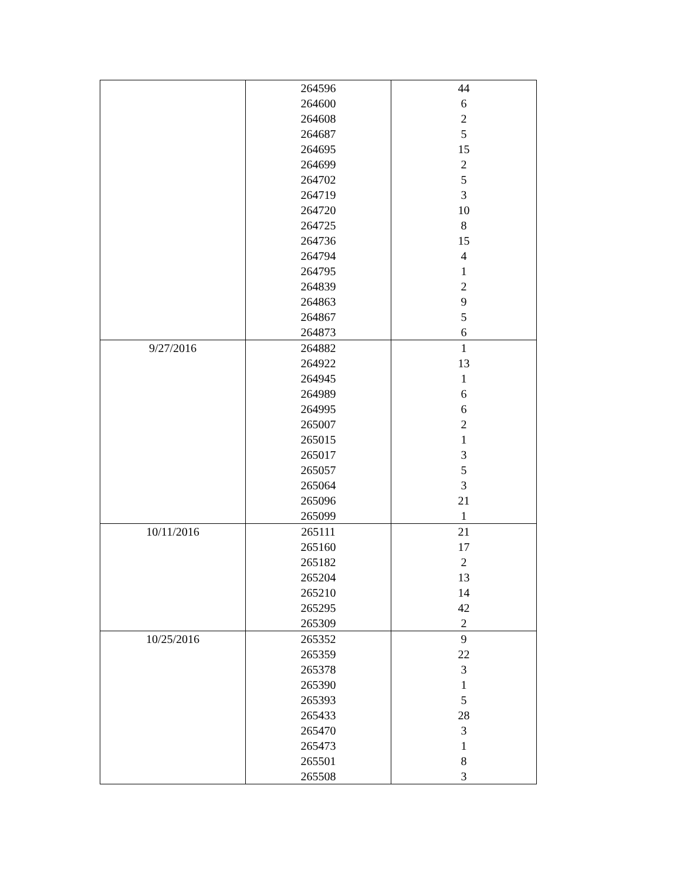| | 264596 | 44 |
| | 264600 | 6 |
| | 264608 | 2 |
| | 264687 | 5 |
| | 264695 | 15 |
| | 264699 | 2 |
| | 264702 | 5 |
| | 264719 | 3 |
| | 264720 | 10 |
| | 264725 | 8 |
| | 264736 | 15 |
| | 264794 | 4 |
| | 264795 | 1 |
| | 264839 | 2 |
| | 264863 | 9 |
| | 264867 | 5 |
| | 264873 | 6 |
| 9/27/2016 | 264882 | 1 |
| | 264922 | 13 |
| | 264945 | 1 |
| | 264989 | 6 |
| | 264995 | 6 |
| | 265007 | 2 |
| | 265015 | 1 |
| | 265017 | 3 |
| | 265057 | 5 |
| | 265064 | 3 |
| | 265096 | 21 |
| | 265099 | 1 |
| 10/11/2016 | 265111 | 21 |
| | 265160 | 17 |
| | 265182 | 2 |
| | 265204 | 13 |
| | 265210 | 14 |
| | 265295 | 42 |
| | 265309 | 2 |
| 10/25/2016 | 265352 | 9 |
| | 265359 | 22 |
| | 265378 | 3 |
| | 265390 | 1 |
| | 265393 | 5 |
| | 265433 | 28 |
| | 265470 | 3 |
| | 265473 | 1 |
| | 265501 | 8 |
| | 265508 | 3 |